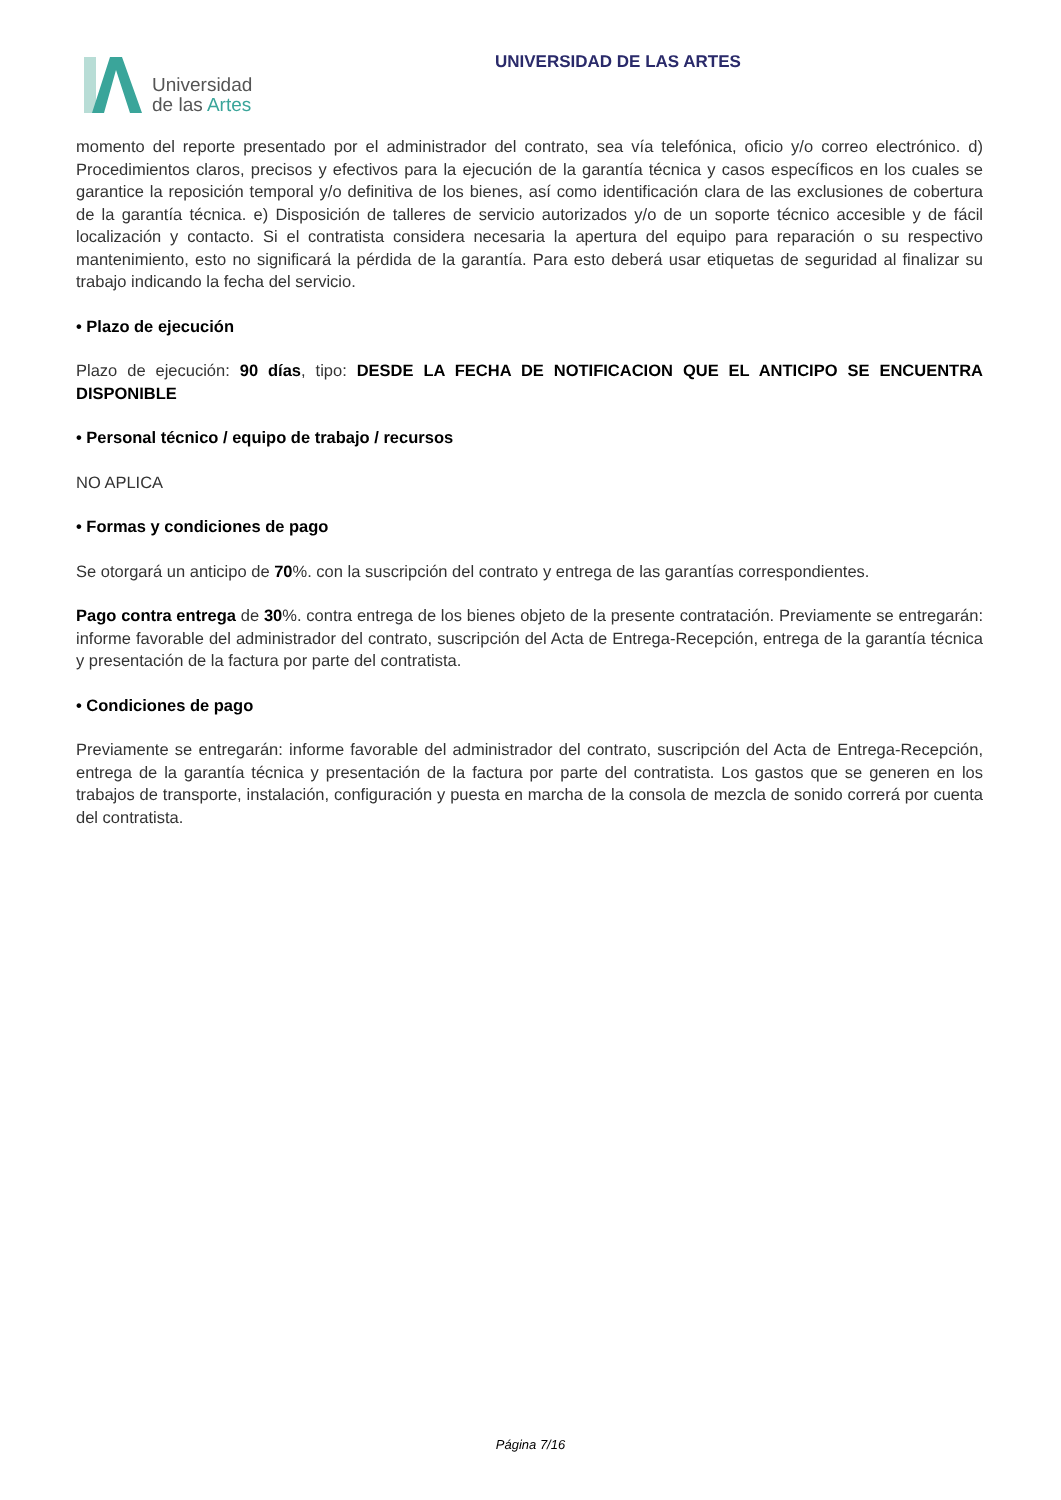Universidad
de las Artes
UNIVERSIDAD DE LAS ARTES
momento del reporte presentado por el administrador del contrato, sea vía telefónica, oficio y/o correo electrónico. d) Procedimientos claros, precisos y efectivos para la ejecución de la garantía técnica y casos específicos en los cuales se garantice la reposición temporal y/o definitiva de los bienes, así como identificación clara de las exclusiones de cobertura de la garantía técnica. e) Disposición de talleres de servicio autorizados y/o de un soporte técnico accesible y de fácil localización y contacto. Si el contratista considera necesaria la apertura del equipo para reparación o su respectivo mantenimiento, esto no significará la pérdida de la garantía. Para esto deberá usar etiquetas de seguridad al finalizar su trabajo indicando la fecha del servicio.
• Plazo de ejecución
Plazo de ejecución: 90 días, tipo: DESDE LA FECHA DE NOTIFICACION QUE EL ANTICIPO SE ENCUENTRA DISPONIBLE
• Personal técnico / equipo de trabajo / recursos
NO APLICA
• Formas y condiciones de pago
Se otorgará un anticipo de 70%. con la suscripción del contrato y entrega de las garantías correspondientes.
Pago contra entrega de 30%. contra entrega de los bienes objeto de la presente contratación. Previamente se entregarán: informe favorable del administrador del contrato, suscripción del Acta de Entrega-Recepción, entrega de la garantía técnica y presentación de la factura por parte del contratista.
• Condiciones de pago
Previamente se entregarán: informe favorable del administrador del contrato, suscripción del Acta de Entrega-Recepción, entrega de la garantía técnica y presentación de la factura por parte del contratista. Los gastos que se generen en los trabajos de transporte, instalación, configuración y puesta en marcha de la consola de mezcla de sonido correrá por cuenta del contratista.
Página 7/16